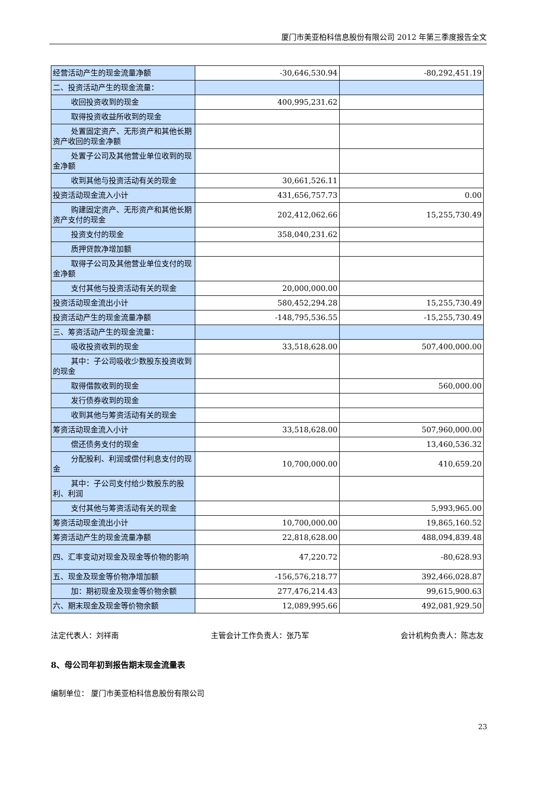厦门市美亚柏科信息股份有限公司 2012 年第三季度报告全文
| 经营活动产生的现金流量净额 | -30,646,530.94 | -80,292,451.19 |
| 二、投资活动产生的现金流量： | | |
| 收回投资收到的现金 | 400,995,231.62 | |
| 取得投资收益所收到的现金 | | |
| 处置固定资产、无形资产和其他长 期资产收回的现金净额 | | |
| 处置子公司及其他营业单位收到的 现金净额 | | |
| 收到其他与投资活动有关的现金 | 30,661,526.11 | |
| 投资活动现金流入小计 | 431,656,757.73 | 0.00 |
| 购建固定资产、无形资产和其他长 期资产支付的现金 | 202,412,062.66 | 15,255,730.49 |
| 投资支付的现金 | 358,040,231.62 | |
| 质押贷款净增加额 | | |
| 取得子公司及其他营业单位支付的 现金净额 | | |
| 支付其他与投资活动有关的现金 | 20,000,000.00 | |
| 投资活动现金流出小计 | 580,452,294.28 | 15,255,730.49 |
| 投资活动产生的现金流量净额 | -148,795,536.55 | -15,255,730.49 |
| 三、筹资活动产生的现金流量： | | |
| 吸收投资收到的现金 | 33,518,628.00 | 507,400,000.00 |
| 其中：子公司吸收少数股东投资收 到的现金 | | |
| 取得借款收到的现金 | | 560,000.00 |
| 发行债券收到的现金 | | |
| 收到其他与筹资活动有关的现金 | | |
| 筹资活动现金流入小计 | 33,518,628.00 | 507,960,000.00 |
| 偿还债务支付的现金 | | 13,460,536.32 |
| 分配股利、利润或偿付利息支付的 现金 | 10,700,000.00 | 410,659.20 |
| 其中：子公司支付给少数股东的股 利、利润 | | |
| 支付其他与筹资活动有关的现金 | | 5,993,965.00 |
| 筹资活动现金流出小计 | 10,700,000.00 | 19,865,160.52 |
| 筹资活动产生的现金流量净额 | 22,818,628.00 | 488,094,839.48 |
| 四、汇率变动对现金及现金等价物的影响 | 47,220.72 | -80,628.93 |
| 五、现金及现金等价物净增加额 | -156,576,218.77 | 392,466,028.87 |
| 加：期初现金及现金等价物余额 | 277,476,214.43 | 99,615,900.63 |
| 六、期末现金及现金等价物余额 | 12,089,995.66 | 492,081,929.50 |
法定代表人：刘祥南 主管会计工作负责人：张乃军 会计机构负责人：陈志友
8、母公司年初到报告期末现金流量表
编制单位： 厦门市美亚柏科信息股份有限公司
23